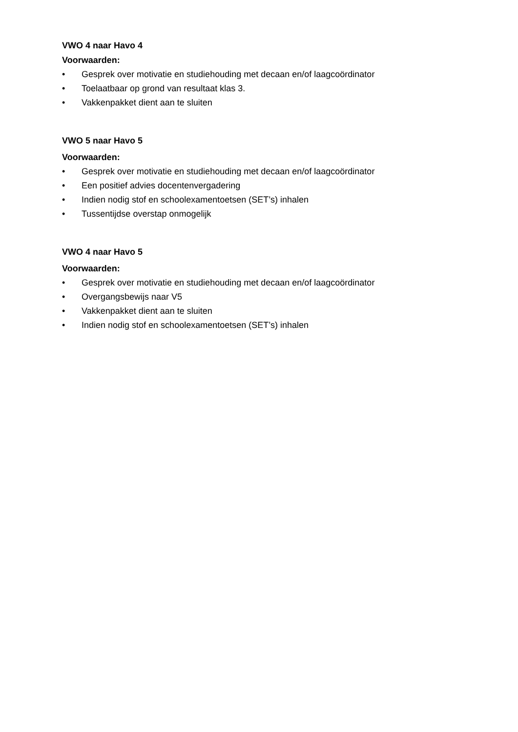VWO 4 naar Havo 4
Voorwaarden:
• Gesprek over motivatie en studiehouding met decaan en/of laagcoördinator
• Toelaatbaar op grond van resultaat klas 3.
• Vakkenpakket dient aan te sluiten
VWO 5 naar Havo 5
Voorwaarden:
• Gesprek over motivatie en studiehouding met decaan en/of laagcoördinator
• Een positief advies docentenvergadering
• Indien nodig stof en schoolexamentoetsen (SET’s) inhalen
• Tussentijdse overstap onmogelijk
VWO 4 naar Havo 5
Voorwaarden:
• Gesprek over motivatie en studiehouding met decaan en/of laagcoördinator
• Overgangsbewijs naar V5
• Vakkenpakket dient aan te sluiten
• Indien nodig stof en schoolexamentoetsen (SET’s) inhalen